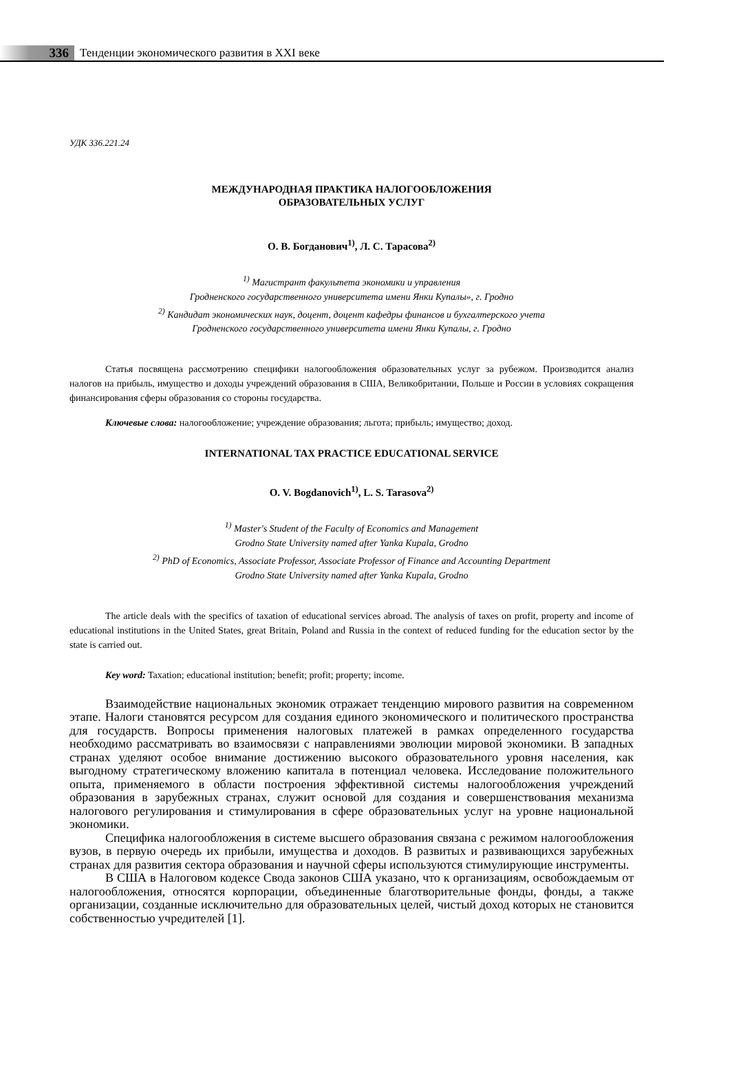336
Тенденции экономического развития в XXI веке
УДК 336.221.24
МЕЖДУНАРОДНАЯ ПРАКТИКА НАЛОГООБЛОЖЕНИЯ
ОБРАЗОВАТЕЛЬНЫХ УСЛУГ
О. В. Богданович<sup>1)</sup>, Л. С. Тарасова<sup>2)</sup>
<sup>1)</sup> Магистрант факультета экономики и управления
Гродненского государственного университета имени Янки Купалы», г. Гродно
<sup>2)</sup> Кандидат экономических наук, доцент, доцент кафедры финансов и бухгалтерского учета
Гродненского государственного университета имени Янки Купалы, г. Гродно
Статья посвящена рассмотрению специфики налогообложения образовательных услуг за рубежом. Производится анализ налогов на прибыль, имущество и доходы учреждений образования в США, Великобритании, Польше и России в условиях сокращения финансирования сферы образования со стороны государства.
Ключевые слова: налогообложение; учреждение образования; льгота; прибыль; имущество; доход.
INTERNATIONAL TAX PRACTICE EDUCATIONAL SERVICE
O. V. Bogdanovich<sup>1)</sup>, L. S. Tarasova<sup>2)</sup>
<sup>1)</sup> Master's Student of the Faculty of Economics and Management
Grodno State University named after Yanka Kupala, Grodno
<sup>2)</sup> PhD of Economics, Associate Professor, Associate Professor of Finance and Accounting Department
Grodno State University named after Yanka Kupala, Grodno
The article deals with the specifics of taxation of educational services abroad. The analysis of taxes on profit, property and income of educational institutions in the United States, great Britain, Poland and Russia in the context of reduced funding for the education sector by the state is carried out.
Key word: Taxation; educational institution; benefit; profit; property; income.
Взаимодействие национальных экономик отражает тенденцию мирового развития на современном этапе. Налоги становятся ресурсом для создания единого экономического и политического пространства для государств. Вопросы применения налоговых платежей в рамках определенного государства необходимо рассматривать во взаимосвязи с направлениями эволюции мировой экономики. В западных странах уделяют особое внимание достижению высокого образовательного уровня населения, как выгодному стратегическому вложению капитала в потенциал человека. Исследование положительного опыта, применяемого в области построения эффективной системы налогообложения учреждений образования в зарубежных странах, служит основой для создания и совершенствования механизма налогового регулирования и стимулирования в сфере образовательных услуг на уровне национальной экономики.
Специфика налогообложения в системе высшего образования связана с режимом налогообложения вузов, в первую очередь их прибыли, имущества и доходов. В развитых и развивающихся зарубежных странах для развития сектора образования и научной сферы используются стимулирующие инструменты.
В США в Налоговом кодексе Свода законов США указано, что к организациям, освобождаемым от налогообложения, относятся корпорации, объединенные благотворительные фонды, фонды, а также организации, созданные исключительно для образовательных целей, чистый доход которых не становится собственностью учредителей [1].